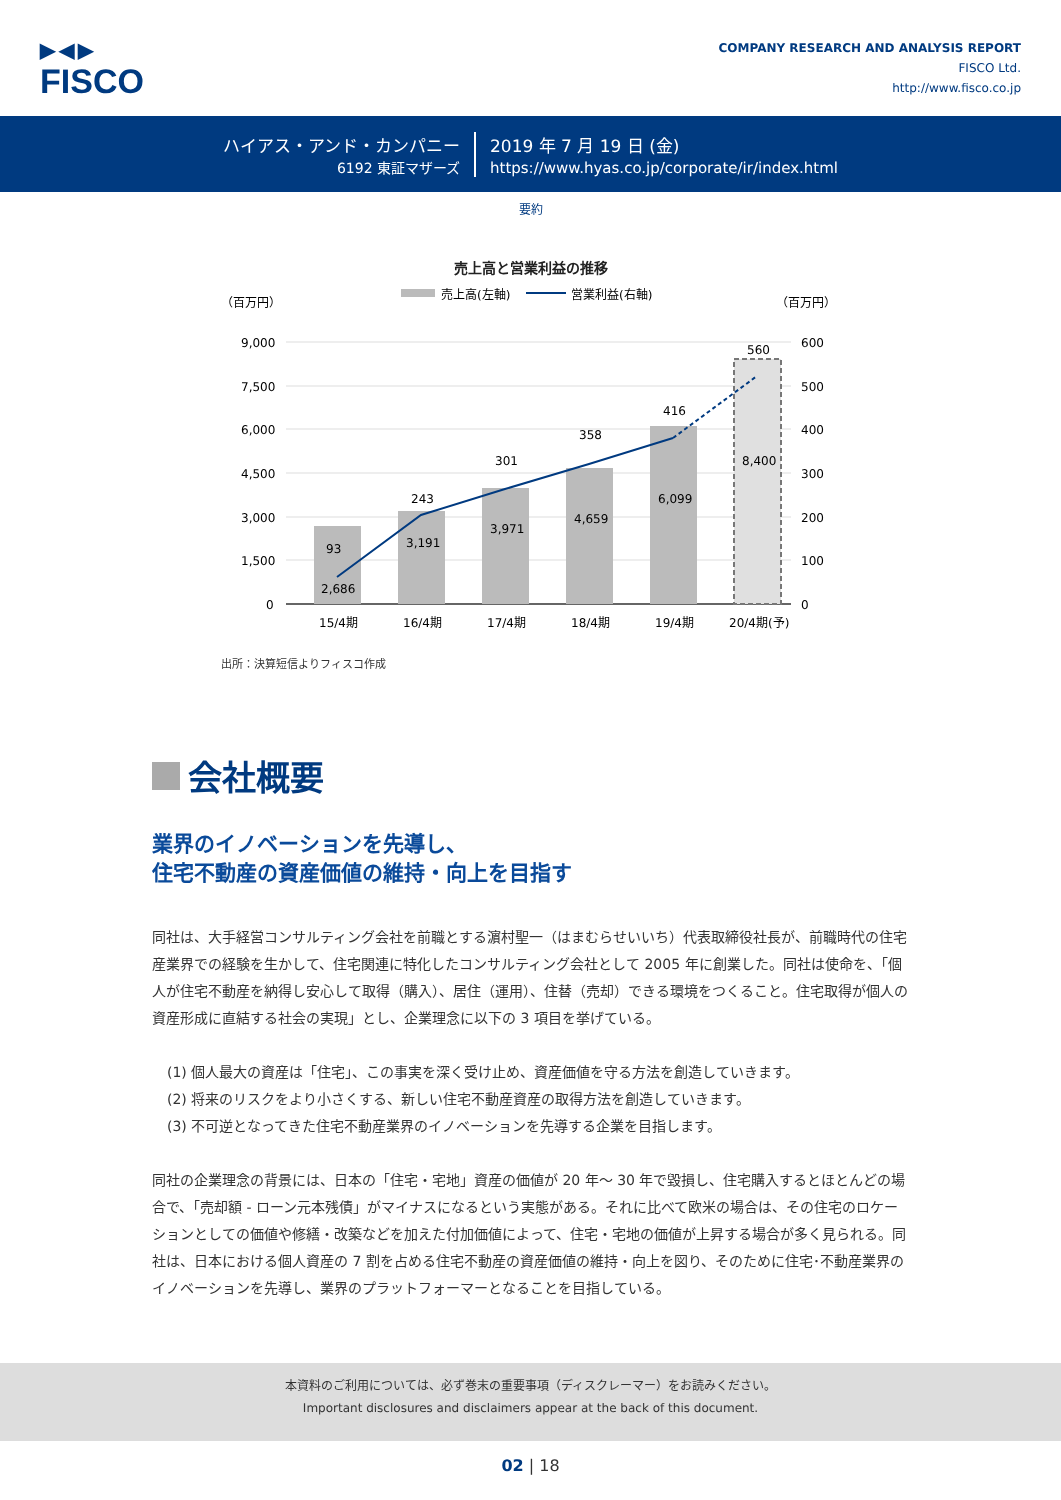▶◀▶
FISCO
COMPANY RESEARCH AND ANALYSIS REPORT
FISCO Ltd.
http://www.fisco.co.jp
ハイアス・アンド・カンパニー
6192 東証マザーズ
2019 年 7 月 19 日 (金)
https://www.hyas.co.jp/corporate/ir/index.html
要約
売上高と営業利益の推移
（百万円）
（百万円）
売上高(左軸)
営業利益(右軸)
9,000
7,500
6,000
4,500
3,000
1,500
0
600
500
400
300
200
100
0
2,686
93
3,191
243
3,971
301
4,659
358
6,099
416
8,400
560
15/4期
16/4期
17/4期
18/4期
19/4期
20/4期(予)
出所：決算短信よりフィスコ作成
会社概要
業界のイノベーションを先導し、
住宅不動産の資産価値の維持・向上を目指す
同社は、大手経営コンサルティング会社を前職とする濵村聖一（はまむらせいいち）代表取締役社長が、前職時代の住宅産業界での経験を生かして、住宅関連に特化したコンサルティング会社として 2005 年に創業した。同社は使命を、「個人が住宅不動産を納得し安心して取得（購入）、居住（運用）、住替（売却）できる環境をつくること。住宅取得が個人の資産形成に直結する社会の実現」とし、企業理念に以下の 3 項目を挙げている。
(1) 個人最大の資産は「住宅」、この事実を深く受け止め、資産価値を守る方法を創造していきます。
(2) 将来のリスクをより小さくする、新しい住宅不動産資産の取得方法を創造していきます。
(3) 不可逆となってきた住宅不動産業界のイノベーションを先導する企業を目指します。
同社の企業理念の背景には、日本の「住宅・宅地」資産の価値が 20 年～ 30 年で毀損し、住宅購入するとほとんどの場合で、「売却額 - ローン元本残債」がマイナスになるという実態がある。それに比べて欧米の場合は、その住宅のロケーションとしての価値や修繕・改築などを加えた付加価値によって、住宅・宅地の価値が上昇する場合が多く見られる。同社は、日本における個人資産の 7 割を占める住宅不動産の資産価値の維持・向上を図り、そのために住宅･不動産業界のイノベーションを先導し、業界のプラットフォーマーとなることを目指している。
本資料のご利用については、必ず巻末の重要事項（ディスクレーマー）をお読みください。
Important disclosures and disclaimers appear at the back of this document.
02 | 18